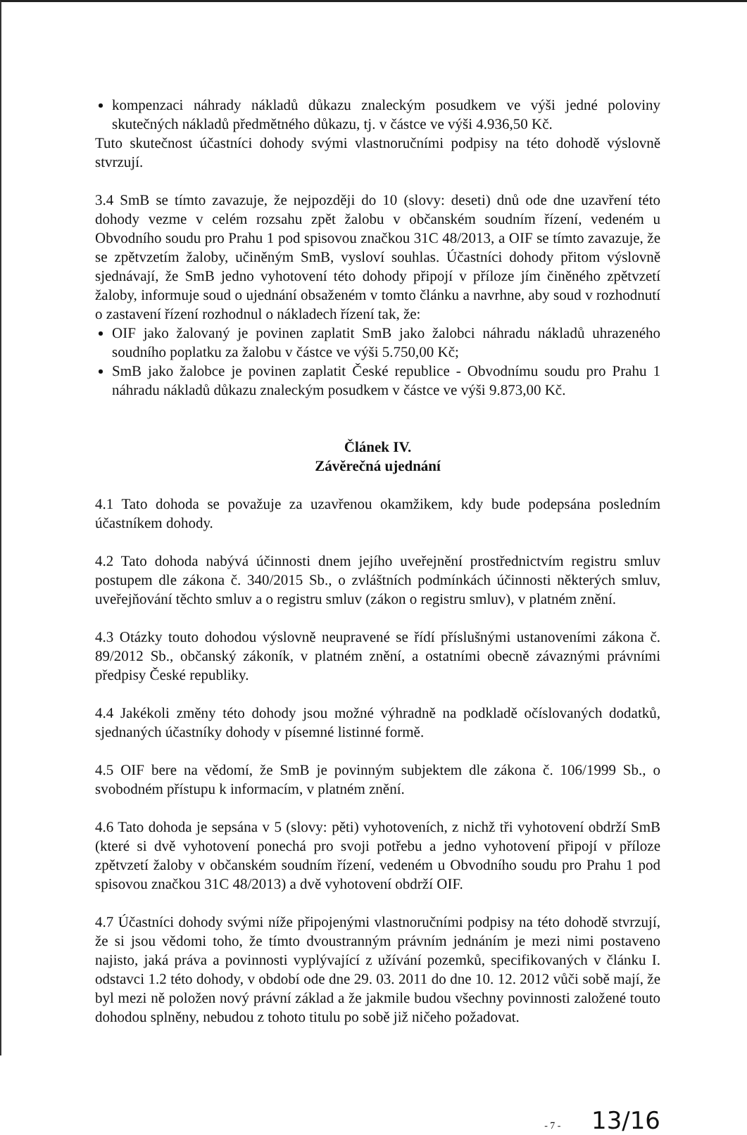kompenzaci náhrady nákladů důkazu znaleckým posudkem ve výši jedné poloviny skutečných nákladů předmětného důkazu, tj. v částce ve výši 4.936,50 Kč.
Tuto skutečnost účastníci dohody svými vlastnoručními podpisy na této dohodě výslovně stvrzují.
3.4 SmB se tímto zavazuje, že nejpozději do 10 (slovy: deseti) dnů ode dne uzavření této dohody vezme v celém rozsahu zpět žalobu v občanském soudním řízení, vedeném u Obvodního soudu pro Prahu 1 pod spisovou značkou 31C 48/2013, a OIF se tímto zavazuje, že se zpětvzetím žaloby, učiněným SmB, vysloví souhlas. Účastníci dohody přitom výslovně sjednávají, že SmB jedno vyhotovení této dohody připojí v příloze jím činěného zpětvzetí žaloby, informuje soud o ujednání obsaženém v tomto článku a navrhne, aby soud v rozhodnutí o zastavení řízení rozhodnul o nákladech řízení tak, že:
OIF jako žalovaný je povinen zaplatit SmB jako žalobci náhradu nákladů uhrazeného soudního poplatku za žalobu v částce ve výši 5.750,00 Kč;
SmB jako žalobce je povinen zaplatit České republice - Obvodnímu soudu pro Prahu 1 náhradu nákladů důkazu znaleckým posudkem v částce ve výši 9.873,00 Kč.
Článek IV.
Závěrečná ujednání
4.1 Tato dohoda se považuje za uzavřenou okamžikem, kdy bude podepsána posledním účastníkem dohody.
4.2 Tato dohoda nabývá účinnosti dnem jejího uveřejnění prostřednictvím registru smluv postupem dle zákona č. 340/2015 Sb., o zvláštních podmínkách účinnosti některých smluv, uveřejňování těchto smluv a o registru smluv (zákon o registru smluv), v platném znění.
4.3 Otázky touto dohodou výslovně neupravené se řídí příslušnými ustanoveními zákona č. 89/2012 Sb., občanský zákoník, v platném znění, a ostatními obecně závaznými právními předpisy České republiky.
4.4 Jakékoli změny této dohody jsou možné výhradně na podkladě očíslovaných dodatků, sjednaných účastníky dohody v písemné listinné formě.
4.5 OIF bere na vědomí, že SmB je povinným subjektem dle zákona č. 106/1999 Sb., o svobodném přístupu k informacím, v platném znění.
4.6 Tato dohoda je sepsána v 5 (slovy: pěti) vyhotoveních, z nichž tři vyhotovení obdrží SmB (které si dvě vyhotovení ponechá pro svoji potřebu a jedno vyhotovení připojí v příloze zpětvzetí žaloby v občanském soudním řízení, vedeném u Obvodního soudu pro Prahu 1 pod spisovou značkou 31C 48/2013) a dvě vyhotovení obdrží OIF.
4.7 Účastníci dohody svými níže připojenými vlastnoručními podpisy na této dohodě stvrzují, že si jsou vědomi toho, že tímto dvoustranným právním jednáním je mezi nimi postaveno najisto, jaká práva a povinnosti vyplývající z užívání pozemků, specifikovaných v článku I. odstavci 1.2 této dohody, v období ode dne 29. 03. 2011 do dne 10. 12. 2012 vůči sobě mají, že byl mezi ně položen nový právní základ a že jakmile budou všechny povinnosti založené touto dohodou splněny, nebudou z tohoto titulu po sobě již ničeho požadovat.
- 7 - 13/16